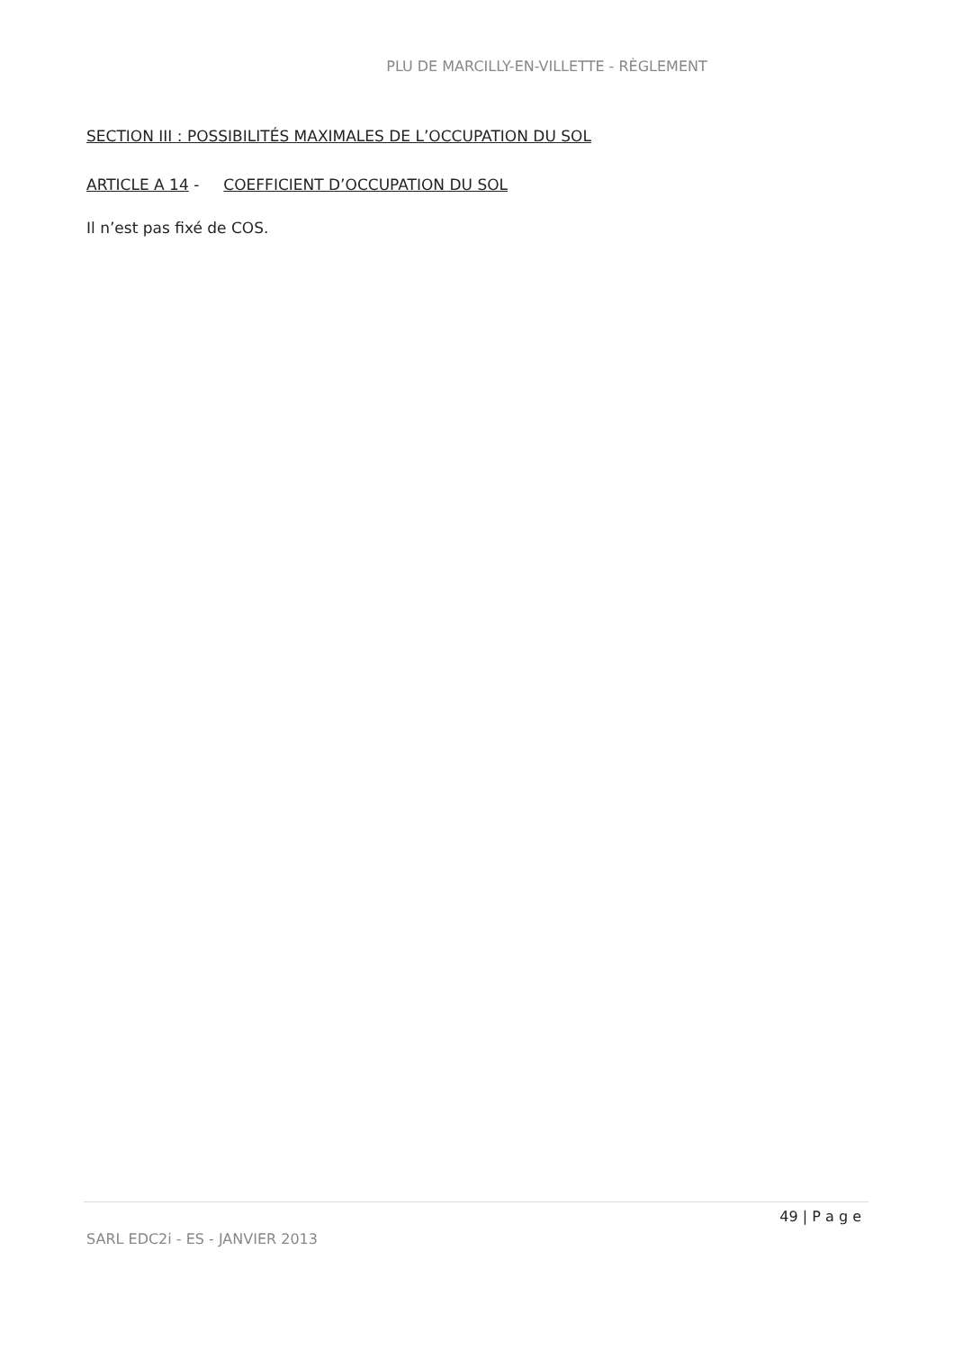PLU DE MARCILLY-EN-VILLETTE - RÈGLEMENT
SECTION III : POSSIBILITÉS MAXIMALES DE L’OCCUPATION DU SOL
ARTICLE A 14 - COEFFICIENT D’OCCUPATION DU SOL
Il n’est pas fixé de COS.
49 | P a g e
SARL EDC2i - ES - JANVIER 2013